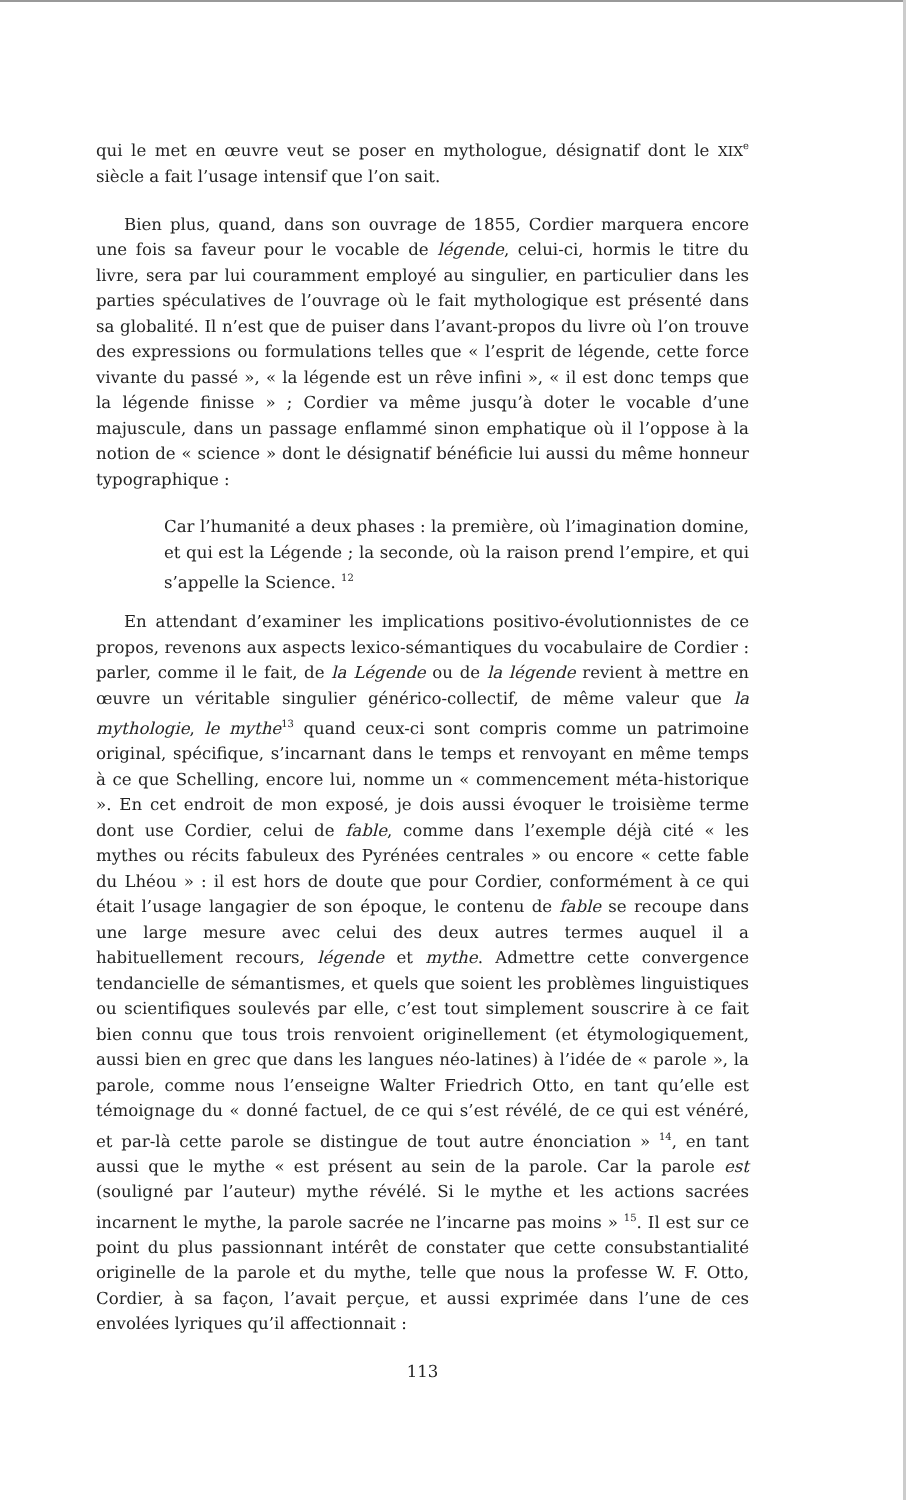qui le met en œuvre veut se poser en mythologue, désignatif dont le XIX<sup>e</sup> siècle a fait l’usage intensif que l’on sait.
Bien plus, quand, dans son ouvrage de 1855, Cordier marquera encore une fois sa faveur pour le vocable de légende, celui-ci, hormis le titre du livre, sera par lui couramment employé au singulier, en particulier dans les parties spéculatives de l’ouvrage où le fait mythologique est présenté dans sa globalité. Il n’est que de puiser dans l’avant-propos du livre où l’on trouve des expressions ou formulations telles que « l’esprit de légende, cette force vivante du passé », « la légende est un rêve infini », « il est donc temps que la légende finisse » ; Cordier va même jusqu’à doter le vocable d’une majuscule, dans un passage enflammé sinon emphatique où il l’oppose à la notion de « science » dont le désignatif bénéficie lui aussi du même honneur typographique :
Car l’humanité a deux phases : la première, où l’imagination domine, et qui est la Légende ; la seconde, où la raison prend l’empire, et qui s’appelle la Science. <sup>12</sup>
En attendant d’examiner les implications positivo-évolutionnistes de ce propos, revenons aux aspects lexico-sémantiques du vocabulaire de Cordier : parler, comme il le fait, de la Légende ou de la légende revient à mettre en œuvre un véritable singulier générico-collectif, de même valeur que la mythologie, le mythe<sup>13</sup> quand ceux-ci sont compris comme un patrimoine original, spécifique, s’incarnant dans le temps et renvoyant en même temps à ce que Schelling, encore lui, nomme un « commencement méta-historique ». En cet endroit de mon exposé, je dois aussi évoquer le troisième terme dont use Cordier, celui de fable, comme dans l’exemple déjà cité « les mythes ou récits fabuleux des Pyrénées centrales » ou encore « cette fable du Lhéou » : il est hors de doute que pour Cordier, conformément à ce qui était l’usage langagier de son époque, le contenu de fable se recoupe dans une large mesure avec celui des deux autres termes auquel il a habituellement recours, légende et mythe. Admettre cette convergence tendancielle de sémantismes, et quels que soient les problèmes linguistiques ou scientifiques soulevés par elle, c’est tout simplement souscrire à ce fait bien connu que tous trois renvoient originellement (et étymologiquement, aussi bien en grec que dans les langues néo-latines) à l’idée de « parole », la parole, comme nous l’enseigne Walter Friedrich Otto, en tant qu’elle est témoignage du « donné factuel, de ce qui s’est révélé, de ce qui est vénéré, et par-là cette parole se distingue de tout autre énonciation » <sup>14</sup>, en tant aussi que le mythe « est présent au sein de la parole. Car la parole est (souligné par l’auteur) mythe révélé. Si le mythe et les actions sacrées incarnent le mythe, la parole sacrée ne l’incarne pas moins » <sup>15</sup>. Il est sur ce point du plus passionnant intérêt de constater que cette consubstantialité originelle de la parole et du mythe, telle que nous la professe W. F. Otto, Cordier, à sa façon, l’avait perçue, et aussi exprimée dans l’une de ces envolées lyriques qu’il affectionnait :
113